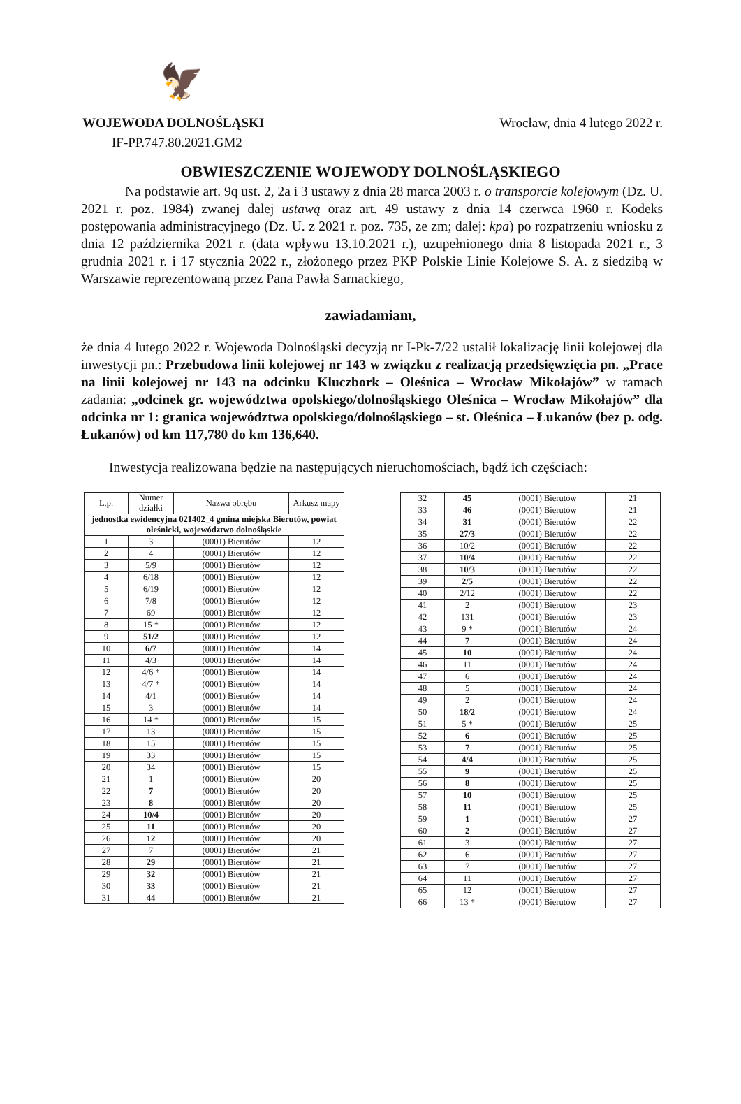🦅
WOJEWODA DOLNOŚLĄSKI Wrocław, dnia 4 lutego 2022 r.
IF-PP.747.80.2021.GM2
OBWIESZCZENIE WOJEWODY DOLNOŚLĄSKIEGO
Na podstawie art. 9q ust. 2, 2a i 3 ustawy z dnia 28 marca 2003 r. o transporcie kolejowym (Dz. U. 2021 r. poz. 1984) zwanej dalej ustawą oraz art. 49 ustawy z dnia 14 czerwca 1960 r. Kodeks postępowania administracyjnego (Dz. U. z 2021 r. poz. 735, ze zm; dalej: kpa) po rozpatrzeniu wniosku z dnia 12 października 2021 r. (data wpływu 13.10.2021 r.), uzupełnionego dnia 8 listopada 2021 r., 3 grudnia 2021 r. i 17 stycznia 2022 r., złożonego przez PKP Polskie Linie Kolejowe S. A. z siedzibą w Warszawie reprezentowaną przez Pana Pawła Sarnackiego,
zawiadamiam,
że dnia 4 lutego 2022 r. Wojewoda Dolnośląski decyzją nr I-Pk-7/22 ustalił lokalizację linii kolejowej dla inwestycji pn.: Przebudowa linii kolejowej nr 143 w związku z realizacją przedsięwzięcia pn. „Prace na linii kolejowej nr 143 na odcinku Kluczbork – Oleśnica – Wrocław Mikołajów” w ramach zadania: „odcinek gr. województwa opolskiego/dolnośląskiego Oleśnica – Wrocław Mikołajów” dla odcinka nr 1: granica województwa opolskiego/dolnośląskiego – st. Oleśnica – Łukanów (bez p. odg. Łukanów) od km 117,780 do km 136,640.
Inwestycja realizowana będzie na następujących nieruchomościach, bądź ich częściach:
| L.p. | Numer działki | Nazwa obrębu | Arkusz mapy |
| --- | --- | --- | --- |
| jednostka ewidencyjna 021402_4 gmina miejska Bierutów, powiat oleśnicki, województwo dolnośląskie | | | |
| 1 | 3 | (0001) Bierutów | 12 |
| 2 | 4 | (0001) Bierutów | 12 |
| 3 | 5/9 | (0001) Bierutów | 12 |
| 4 | 6/18 | (0001) Bierutów | 12 |
| 5 | 6/19 | (0001) Bierutów | 12 |
| 6 | 7/8 | (0001) Bierutów | 12 |
| 7 | 69 | (0001) Bierutów | 12 |
| 8 | 15 * | (0001) Bierutów | 12 |
| 9 | 51/2 | (0001) Bierutów | 12 |
| 10 | 6/7 | (0001) Bierutów | 14 |
| 11 | 4/3 | (0001) Bierutów | 14 |
| 12 | 4/6 * | (0001) Bierutów | 14 |
| 13 | 4/7 * | (0001) Bierutów | 14 |
| 14 | 4/1 | (0001) Bierutów | 14 |
| 15 | 3 | (0001) Bierutów | 14 |
| 16 | 14 * | (0001) Bierutów | 15 |
| 17 | 13 | (0001) Bierutów | 15 |
| 18 | 15 | (0001) Bierutów | 15 |
| 19 | 33 | (0001) Bierutów | 15 |
| 20 | 34 | (0001) Bierutów | 15 |
| 21 | 1 | (0001) Bierutów | 20 |
| 22 | 7 | (0001) Bierutów | 20 |
| 23 | 8 | (0001) Bierutów | 20 |
| 24 | 10/4 | (0001) Bierutów | 20 |
| 25 | 11 | (0001) Bierutów | 20 |
| 26 | 12 | (0001) Bierutów | 20 |
| 27 | 7 | (0001) Bierutów | 21 |
| 28 | 29 | (0001) Bierutów | 21 |
| 29 | 32 | (0001) Bierutów | 21 |
| 30 | 33 | (0001) Bierutów | 21 |
| 31 | 44 | (0001) Bierutów | 21 |
| 32 | 45 | (0001) Bierutów | 21 |
| 33 | 46 | (0001) Bierutów | 21 |
| 34 | 31 | (0001) Bierutów | 22 |
| 35 | 27/3 | (0001) Bierutów | 22 |
| 36 | 10/2 | (0001) Bierutów | 22 |
| 37 | 10/4 | (0001) Bierutów | 22 |
| 38 | 10/3 | (0001) Bierutów | 22 |
| 39 | 2/5 | (0001) Bierutów | 22 |
| 40 | 2/12 | (0001) Bierutów | 22 |
| 41 | 2 | (0001) Bierutów | 23 |
| 42 | 131 | (0001) Bierutów | 23 |
| 43 | 9 * | (0001) Bierutów | 24 |
| 44 | 7 | (0001) Bierutów | 24 |
| 45 | 10 | (0001) Bierutów | 24 |
| 46 | 11 | (0001) Bierutów | 24 |
| 47 | 6 | (0001) Bierutów | 24 |
| 48 | 5 | (0001) Bierutów | 24 |
| 49 | 2 | (0001) Bierutów | 24 |
| 50 | 18/2 | (0001) Bierutów | 24 |
| 51 | 5 * | (0001) Bierutów | 25 |
| 52 | 6 | (0001) Bierutów | 25 |
| 53 | 7 | (0001) Bierutów | 25 |
| 54 | 4/4 | (0001) Bierutów | 25 |
| 55 | 9 | (0001) Bierutów | 25 |
| 56 | 8 | (0001) Bierutów | 25 |
| 57 | 10 | (0001) Bierutów | 25 |
| 58 | 11 | (0001) Bierutów | 25 |
| 59 | 1 | (0001) Bierutów | 27 |
| 60 | 2 | (0001) Bierutów | 27 |
| 61 | 3 | (0001) Bierutów | 27 |
| 62 | 6 | (0001) Bierutów | 27 |
| 63 | 7 | (0001) Bierutów | 27 |
| 64 | 11 | (0001) Bierutów | 27 |
| 65 | 12 | (0001) Bierutów | 27 |
| 66 | 13 * | (0001) Bierutów | 27 |